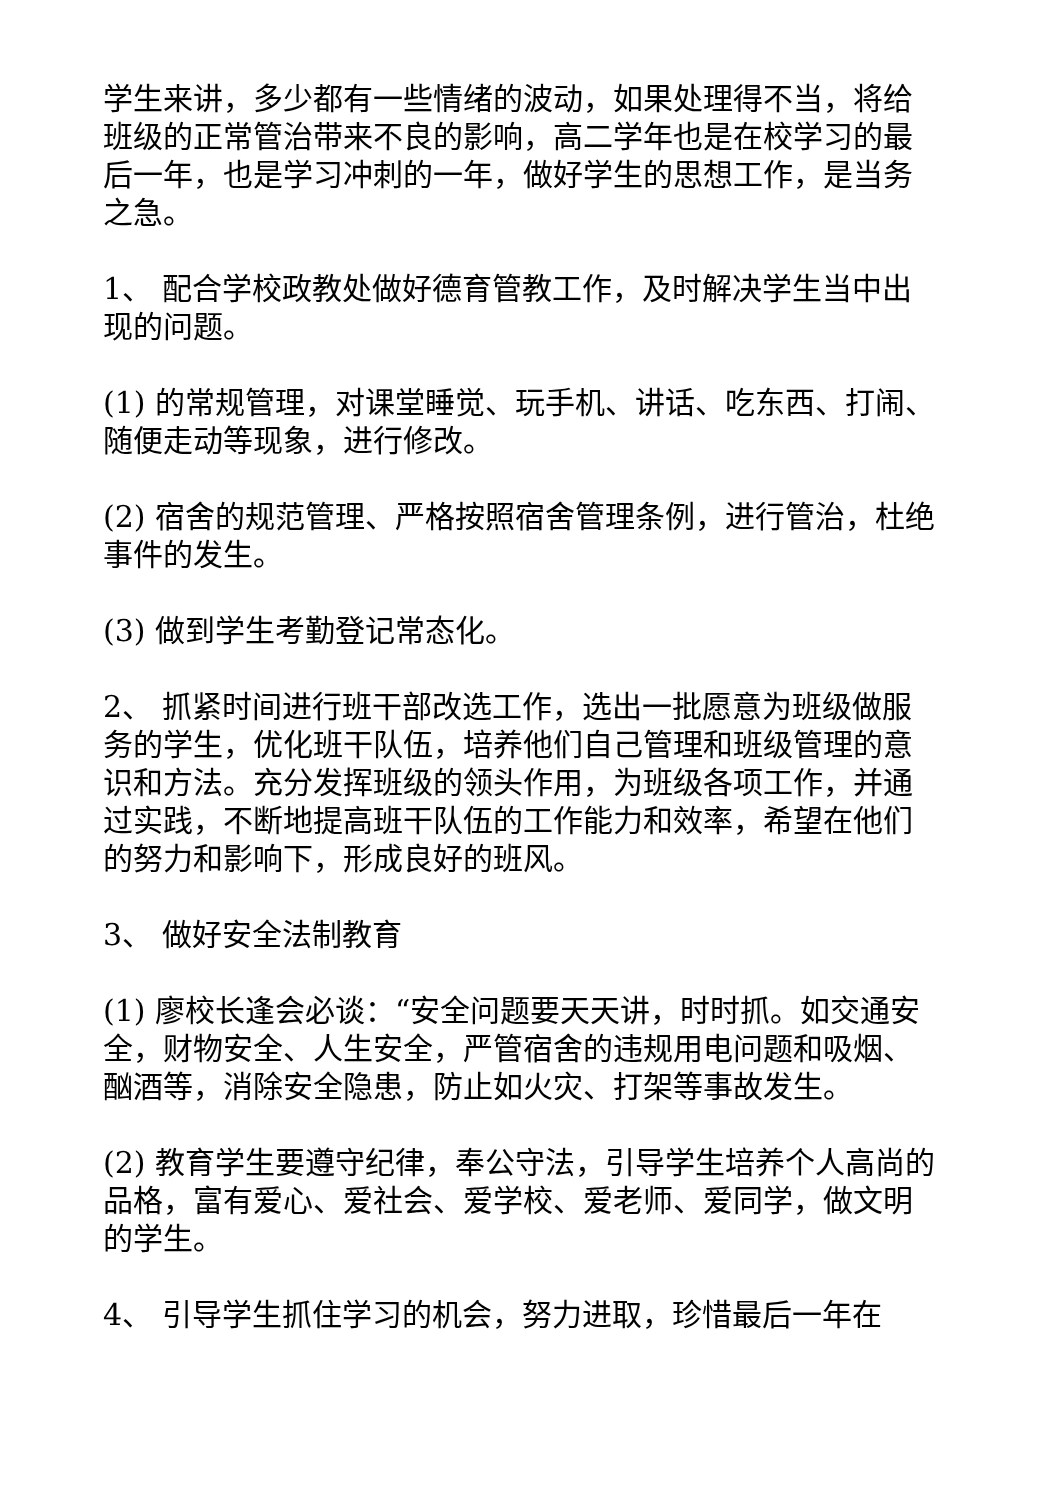学生来讲，多少都有一些情绪的波动，如果处理得不当，将给班级的正常管治带来不良的影响，高二学年也是在校学习的最后一年，也是学习冲刺的一年，做好学生的思想工作，是当务之急。
1、 配合学校政教处做好德育管教工作，及时解决学生当中出现的问题。
(1) 的常规管理，对课堂睡觉、玩手机、讲话、吃东西、打闹、随便走动等现象，进行修改。
(2) 宿舍的规范管理、严格按照宿舍管理条例，进行管治，杜绝事件的发生。
(3) 做到学生考勤登记常态化。
2、 抓紧时间进行班干部改选工作，选出一批愿意为班级做服务的学生，优化班干队伍，培养他们自己管理和班级管理的意识和方法。充分发挥班级的领头作用，为班级各项工作，并通过实践，不断地提高班干队伍的工作能力和效率，希望在他们的努力和影响下，形成良好的班风。
3、 做好安全法制教育
(1) 廖校长逢会必谈：“安全问题要天天讲，时时抓。如交通安全，财物安全、人生安全，严管宿舍的违规用电问题和吸烟、酗酒等，消除安全隐患，防止如火灾、打架等事故发生。
(2) 教育学生要遵守纪律，奉公守法，引导学生培养个人高尚的品格，富有爱心、爱社会、爱学校、爱老师、爱同学，做文明的学生。
4、 引导学生抓住学习的机会，努力进取，珍惜最后一年在